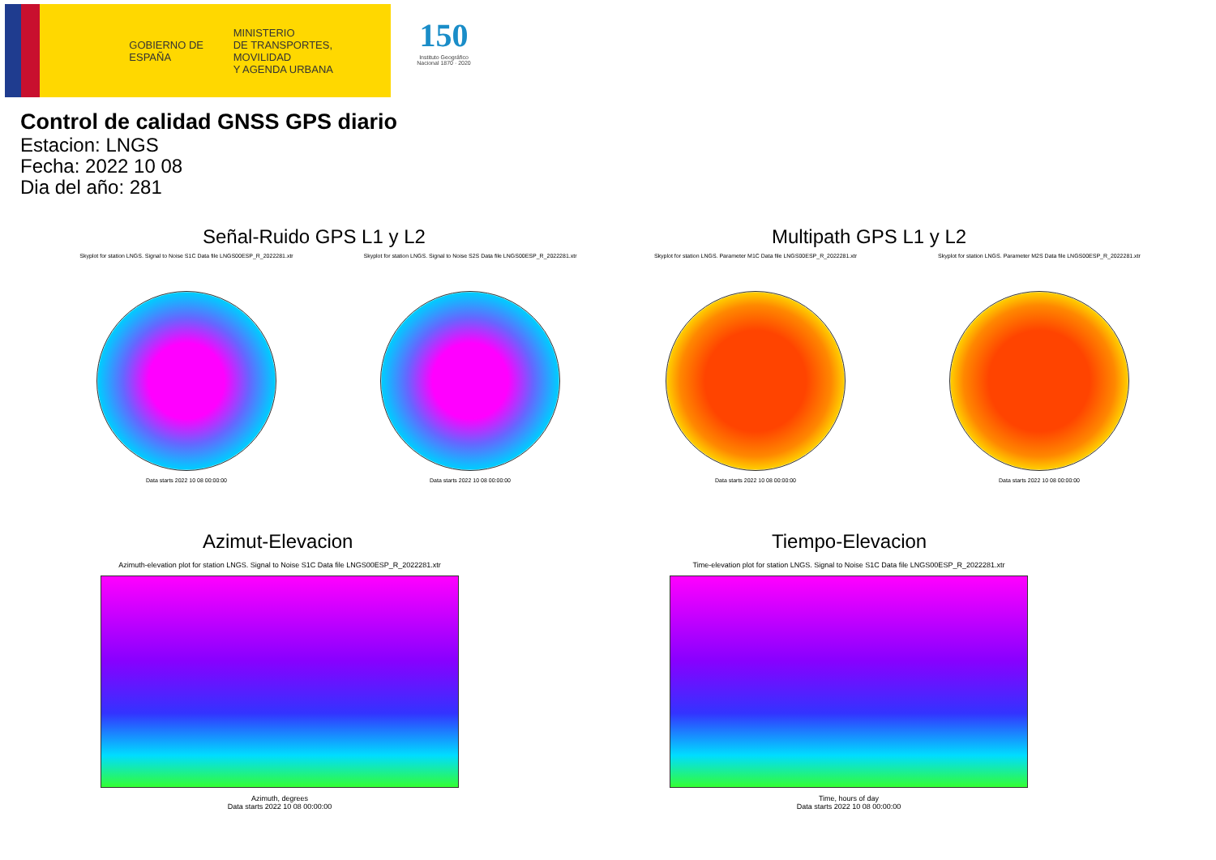GOBIERNO DE ESPAÑA
MINISTERIO
DE TRANSPORTES, MOVILIDAD
Y AGENDA URBANA
150
Instituto Geográfico Nacional 1870 · 2020
Control de calidad GNSS GPS diario
Estacion: LNGS
Fecha: 2022 10 08
Dia del año: 281
Señal-Ruido GPS L1 y L2 Multipath GPS L1 y L2
Skyplot for station LNGS. Signal to Noise S1C Data file LNGS00ESP_R_2022281.xtr
Data starts 2022 10 08 00:00:00
Skyplot for station LNGS. Signal to Noise S2S Data file LNGS00ESP_R_2022281.xtr
Data starts 2022 10 08 00:00:00
Skyplot for station LNGS. Parameter M1C Data file LNGS00ESP_R_2022281.xtr
Data starts 2022 10 08 00:00:00
Skyplot for station LNGS. Parameter M2S Data file LNGS00ESP_R_2022281.xtr
Data starts 2022 10 08 00:00:00
Azimut-Elevacion Tiempo-Elevacion
Azimuth-elevation plot for station LNGS. Signal to Noise S1C Data file LNGS00ESP_R_2022281.xtr
Azimuth, degrees
Data starts 2022 10 08 00:00:00
Time-elevation plot for station LNGS. Signal to Noise S1C Data file LNGS00ESP_R_2022281.xtr
Time, hours of day
Data starts 2022 10 08 00:00:00